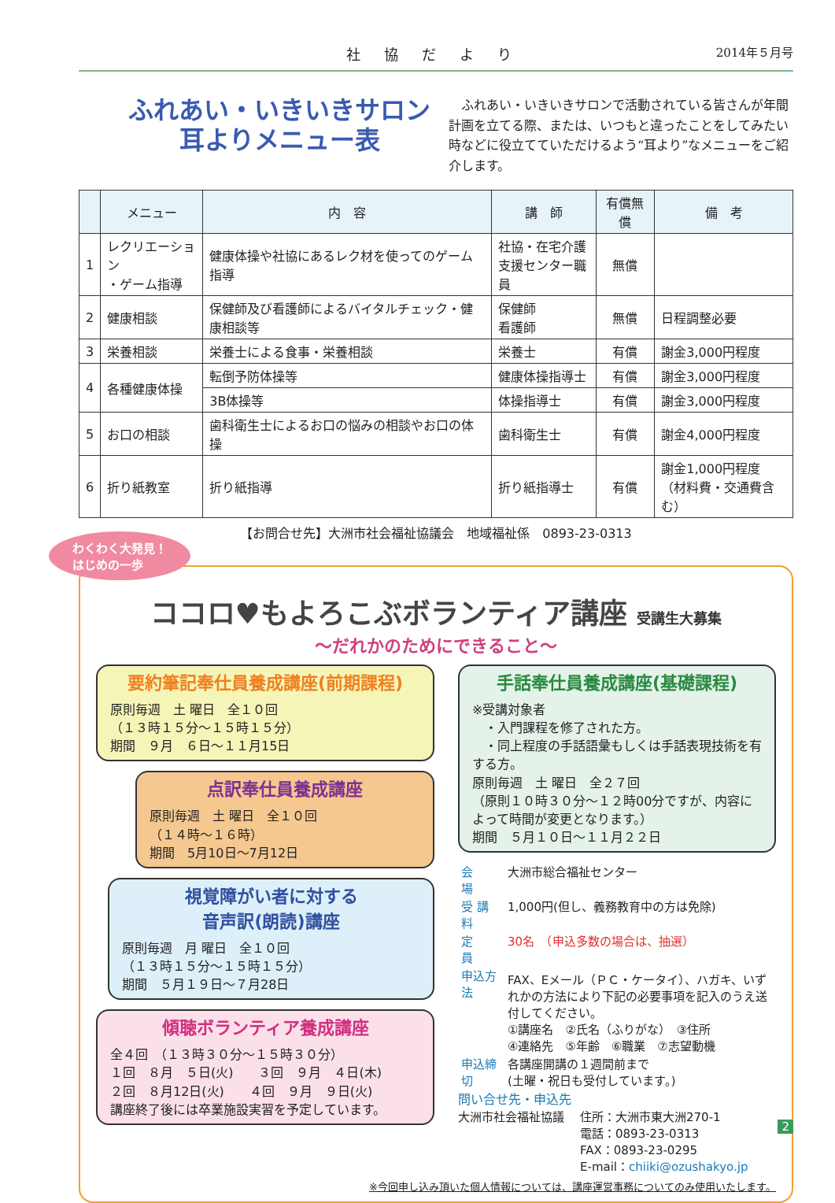社協だより 2014年５月号
ふれあい・いきいきサロン
耳よりメニュー表
　ふれあい・いきいきサロンで活動されている皆さんが年間計画を立てる際、または、いつもと違ったことをしてみたい時などに役立てていただけるよう“耳より”なメニューをご紹介します。
| | メニュー | 内 容 | 講 師 | 有償無償 | 備 考 |
| --- | --- | --- | --- | --- | --- |
| 1 | レクリエーション ・ゲーム指導 | 健康体操や社協にあるレク材を使ってのゲーム指導 | 社協・在宅介護 支援センター職員 | 無償 | |
| 2 | 健康相談 | 保健師及び看護師によるバイタルチェック・健康相談等 | 保健師 看護師 | 無償 | 日程調整必要 |
| 3 | 栄養相談 | 栄養士による食事・栄養相談 | 栄養士 | 有償 | 謝金3,000円程度 |
| 4 | 各種健康体操 | 転倒予防体操等 | 健康体操指導士 | 有償 | 謝金3,000円程度 |
| | | 3B体操等 | 体操指導士 | 有償 | 謝金3,000円程度 |
| 5 | お口の相談 | 歯科衛生士によるお口の悩みの相談やお口の体操 | 歯科衛生士 | 有償 | 謝金4,000円程度 |
| 6 | 折り紙教室 | 折り紙指導 | 折り紙指導士 | 有償 | 謝金1,000円程度 （材料費・交通費含む） |
【お問合せ先】大洲市社会福祉協議会　地域福祉係　0893-23-0313
わくわく大発見！
はじめの一歩
ココロ♥もよろこぶボランティア講座 受講生大募集
～だれかのためにできること～
要約筆記奉仕員養成講座(前期課程)
原則毎週　土 曜日　全１０回
（１３時１５分～１５時１５分）
期間　９月　６日～１１月15日
点訳奉仕員養成講座
原則毎週　土 曜日　全１０回
（１４時～１６時）
期間　5月10日～7月12日
視覚障がい者に対する
音声訳(朗読)講座
原則毎週　月 曜日　全１０回
（１３時１５分～１５時１５分）
期間　５月１９日～７月28日
傾聴ボランティア養成講座
全４回　（１３時３０分～１５時３０分）
１回　８月　５日(火)　　３回　９月　４日(木)
２回　８月12日(火)　　４回　９月　９日(火)
講座終了後には卒業施設実習を予定しています。
手話奉仕員養成講座(基礎課程)
※受講対象者
　・入門課程を修了された方。
　・同上程度の手話語彙もしくは手話表現技術を有する方。
原則毎週　土 曜日　全２７回
（原則１０時３０分～１２時00分ですが、内容によって時間が変更となります。）
期間　５月１０日～１１月２２日
| 会 場 | 大洲市総合福祉センター |
| 受 講 料 | 1,000円(但し、義務教育中の方は免除) |
| 定 員 | 30名 （申込多数の場合は、抽選） |
| 申込方法 | FAX、Eメール（ＰＣ・ケータイ）、ハガキ、いずれかの方法により下記の必要事項を記入のうえ送付してください。 ①講座名 ②氏名（ふりがな） ③住所 ④連絡先 ⑤年齢 ⑥職業 ⑦志望動機 |
| 申込締切 | 各講座開講の１週間前まで (土曜・祝日も受付しています。) |
問い合せ先・申込先
大洲市社会福祉協議 住所：大洲市東大洲270-1
電話：0893-23-0313
FAX：0893-23-0295
E-mail：chiiki@ozushakyo.jp
※今回申し込み頂いた個人情報については、講座運営事務についてのみ使用いたします。
2